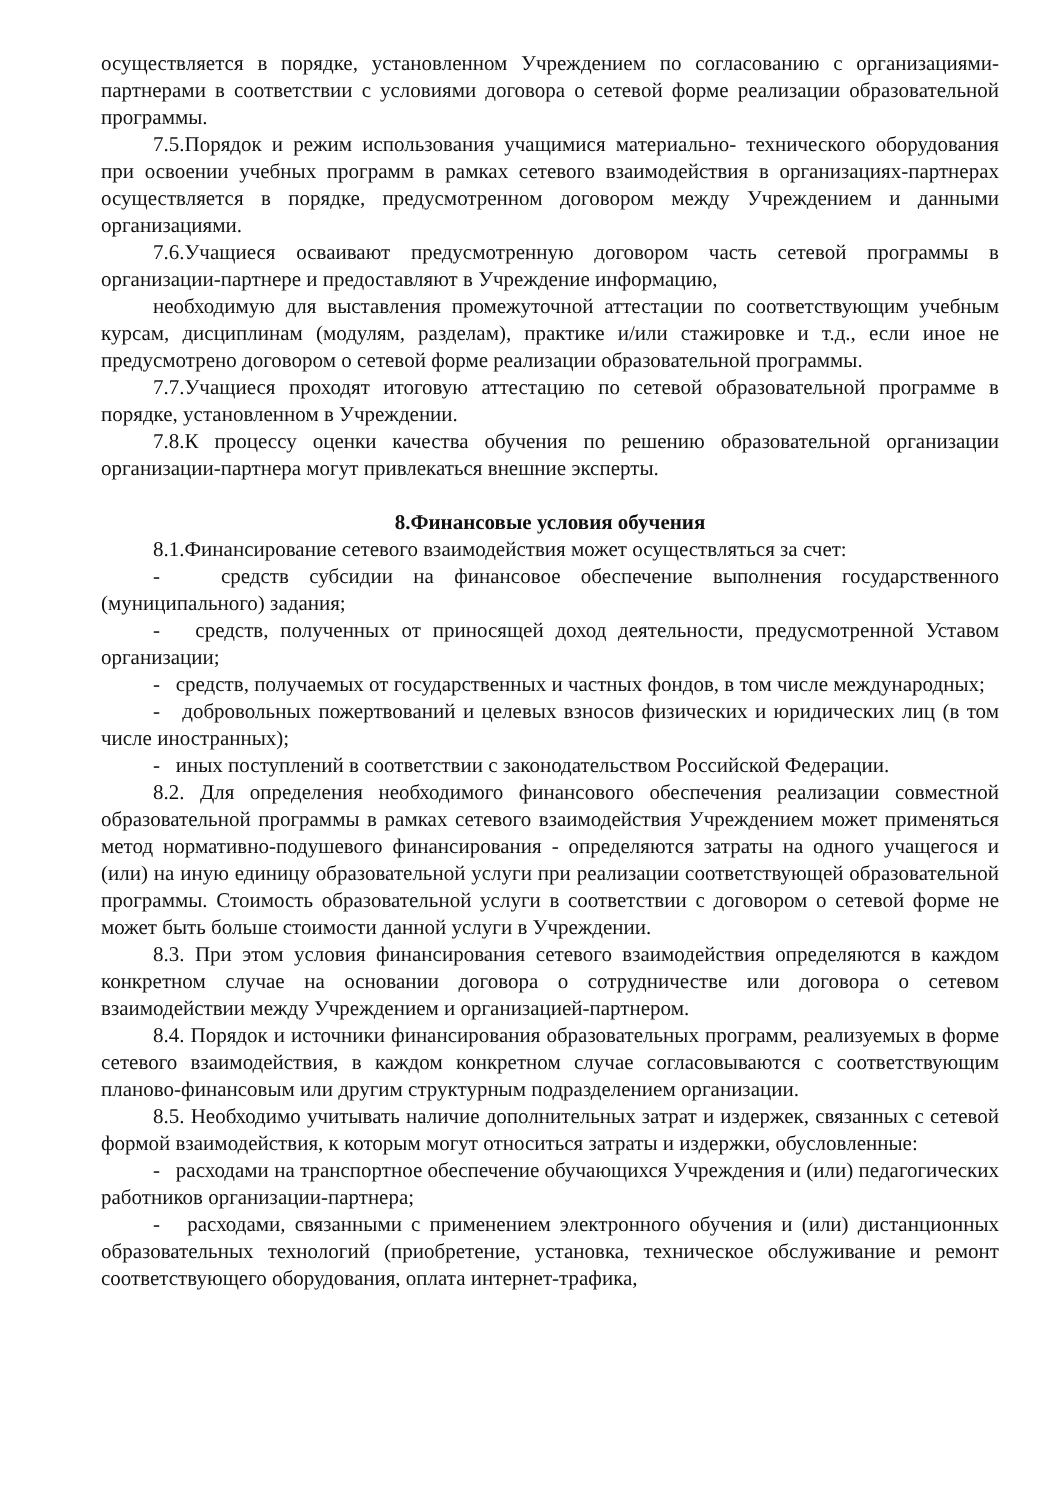осуществляется в порядке, установленном Учреждением по согласованию с организациями-партнерами в соответствии с условиями договора о сетевой форме реализации образовательной программы.
7.5.Порядок и режим использования учащимися материально- технического оборудования при освоении учебных программ в рамках сетевого взаимодействия в организациях-партнерах осуществляется в порядке, предусмотренном договором между Учреждением и данными организациями.
7.6.Учащиеся осваивают предусмотренную договором часть сетевой программы в организации-партнере и предоставляют в Учреждение информацию,
необходимую для выставления промежуточной аттестации по соответствующим учебным курсам, дисциплинам (модулям, разделам), практике и/или стажировке и т.д., если иное не предусмотрено договором о сетевой форме реализации образовательной программы.
7.7.Учащиеся проходят итоговую аттестацию по сетевой образовательной программе в порядке, установленном в Учреждении.
7.8.К процессу оценки качества обучения по решению образовательной организации организации-партнера могут привлекаться внешние эксперты.
8.Финансовые условия обучения
8.1.Финансирование сетевого взаимодействия может осуществляться за счет:
- средств субсидии на финансовое обеспечение выполнения государственного (муниципального) задания;
- средств, полученных от приносящей доход деятельности, предусмотренной Уставом организации;
- средств, получаемых от государственных и частных фондов, в том числе международных;
- добровольных пожертвований и целевых взносов физических и юридических лиц (в том числе иностранных);
- иных поступлений в соответствии с законодательством Российской Федерации.
8.2. Для определения необходимого финансового обеспечения реализации совместной образовательной программы в рамках сетевого взаимодействия Учреждением может применяться метод нормативно-подушевого финансирования - определяются затраты на одного учащегося и (или) на иную единицу образовательной услуги при реализации соответствующей образовательной программы. Стоимость образовательной услуги в соответствии с договором о сетевой форме не может быть больше стоимости данной услуги в Учреждении.
8.3. При этом условия финансирования сетевого взаимодействия определяются в каждом конкретном случае на основании договора о сотрудничестве или договора о сетевом взаимодействии между Учреждением и организацией-партнером.
8.4. Порядок и источники финансирования образовательных программ, реализуемых в форме сетевого взаимодействия, в каждом конкретном случае согласовываются с соответствующим планово-финансовым или другим структурным подразделением организации.
8.5. Необходимо учитывать наличие дополнительных затрат и издержек, связанных с сетевой формой взаимодействия, к которым могут относиться затраты и издержки, обусловленные:
- расходами на транспортное обеспечение обучающихся Учреждения и (или) педагогических работников организации-партнера;
- расходами, связанными с применением электронного обучения и (или) дистанционных образовательных технологий (приобретение, установка, техническое обслуживание и ремонт соответствующего оборудования, оплата интернет-трафика,